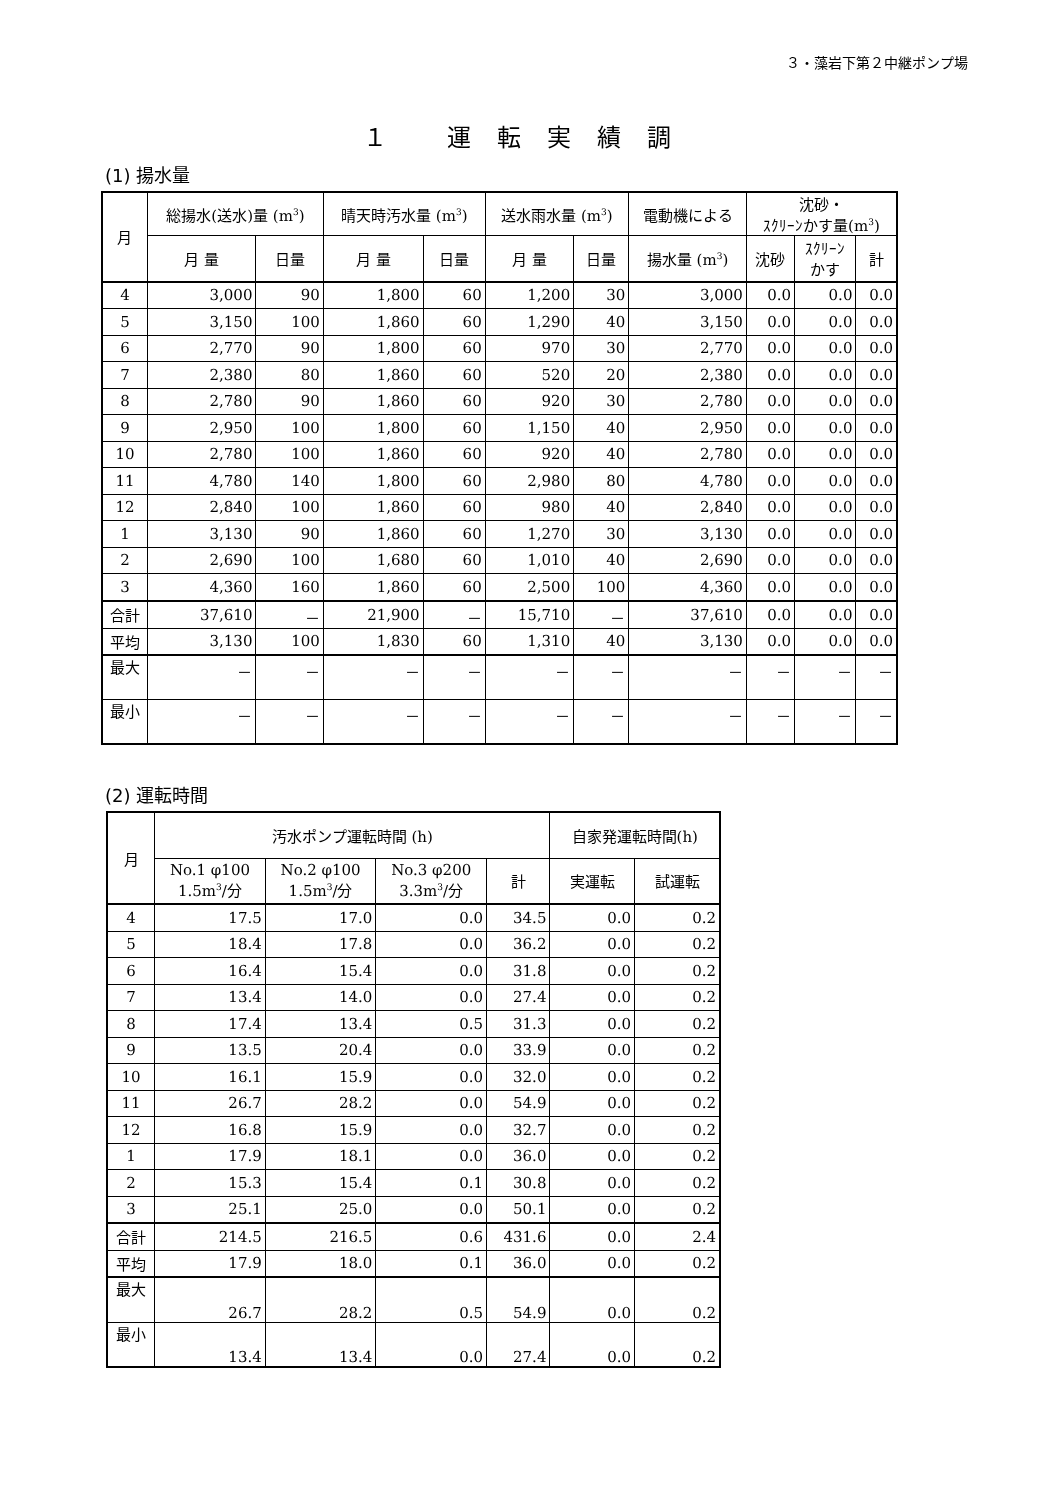３・藻岩下第２中継ポンプ場
１ 運転実績調
(1) 揚水量
| 月 | 総揚水(送水)量 (m<sup>3</sup>) | | 晴天時汚水量 (m<sup>3</sup>) | | 送水雨水量 (m<sup>3</sup>) | | 電動機による | 沈砂・ ｽｸﾘｰﾝかす量(m<sup>3</sup>) | | |
| --- | --- | --- | --- | --- | --- | --- | --- | --- | --- | --- |
| | 月 量 | 日量 | 月 量 | 日量 | 月 量 | 日量 | 揚水量 (m<sup>3</sup>) | 沈砂 | ｽｸﾘｰﾝ かす | 計 |
| 4 | 3,000 | 90 | 1,800 | 60 | 1,200 | 30 | 3,000 | 0.0 | 0.0 | 0.0 |
| 5 | 3,150 | 100 | 1,860 | 60 | 1,290 | 40 | 3,150 | 0.0 | 0.0 | 0.0 |
| 6 | 2,770 | 90 | 1,800 | 60 | 970 | 30 | 2,770 | 0.0 | 0.0 | 0.0 |
| 7 | 2,380 | 80 | 1,860 | 60 | 520 | 20 | 2,380 | 0.0 | 0.0 | 0.0 |
| 8 | 2,780 | 90 | 1,860 | 60 | 920 | 30 | 2,780 | 0.0 | 0.0 | 0.0 |
| 9 | 2,950 | 100 | 1,800 | 60 | 1,150 | 40 | 2,950 | 0.0 | 0.0 | 0.0 |
| 10 | 2,780 | 100 | 1,860 | 60 | 920 | 40 | 2,780 | 0.0 | 0.0 | 0.0 |
| 11 | 4,780 | 140 | 1,800 | 60 | 2,980 | 80 | 4,780 | 0.0 | 0.0 | 0.0 |
| 12 | 2,840 | 100 | 1,860 | 60 | 980 | 40 | 2,840 | 0.0 | 0.0 | 0.0 |
| 1 | 3,130 | 90 | 1,860 | 60 | 1,270 | 30 | 3,130 | 0.0 | 0.0 | 0.0 |
| 2 | 2,690 | 100 | 1,680 | 60 | 1,010 | 40 | 2,690 | 0.0 | 0.0 | 0.0 |
| 3 | 4,360 | 160 | 1,860 | 60 | 2,500 | 100 | 4,360 | 0.0 | 0.0 | 0.0 |
| 合計 | 37,610 | － | 21,900 | － | 15,710 | － | 37,610 | 0.0 | 0.0 | 0.0 |
| 平均 | 3,130 | 100 | 1,830 | 60 | 1,310 | 40 | 3,130 | 0.0 | 0.0 | 0.0 |
| 最大 | － | － | － | － | － | － | － | － | － | － |
| 最小 | － | － | － | － | － | － | － | － | － | － |
(2) 運転時間
| 月 | 汚水ポンプ運転時間 (h) | | | | 自家発運転時間(h) | |
| --- | --- | --- | --- | --- | --- | --- |
| | No.1 φ100 1.5m<sup>3</sup>/分 | No.2 φ100 1.5m<sup>3</sup>/分 | No.3 φ200 3.3m<sup>3</sup>/分 | 計 | 実運転 | 試運転 |
| 4 | 17.5 | 17.0 | 0.0 | 34.5 | 0.0 | 0.2 |
| 5 | 18.4 | 17.8 | 0.0 | 36.2 | 0.0 | 0.2 |
| 6 | 16.4 | 15.4 | 0.0 | 31.8 | 0.0 | 0.2 |
| 7 | 13.4 | 14.0 | 0.0 | 27.4 | 0.0 | 0.2 |
| 8 | 17.4 | 13.4 | 0.5 | 31.3 | 0.0 | 0.2 |
| 9 | 13.5 | 20.4 | 0.0 | 33.9 | 0.0 | 0.2 |
| 10 | 16.1 | 15.9 | 0.0 | 32.0 | 0.0 | 0.2 |
| 11 | 26.7 | 28.2 | 0.0 | 54.9 | 0.0 | 0.2 |
| 12 | 16.8 | 15.9 | 0.0 | 32.7 | 0.0 | 0.2 |
| 1 | 17.9 | 18.1 | 0.0 | 36.0 | 0.0 | 0.2 |
| 2 | 15.3 | 15.4 | 0.1 | 30.8 | 0.0 | 0.2 |
| 3 | 25.1 | 25.0 | 0.0 | 50.1 | 0.0 | 0.2 |
| 合計 | 214.5 | 216.5 | 0.6 | 431.6 | 0.0 | 2.4 |
| 平均 | 17.9 | 18.0 | 0.1 | 36.0 | 0.0 | 0.2 |
| 最大 | 26.7 | 28.2 | 0.5 | 54.9 | 0.0 | 0.2 |
| 最小 | 13.4 | 13.4 | 0.0 | 27.4 | 0.0 | 0.2 |